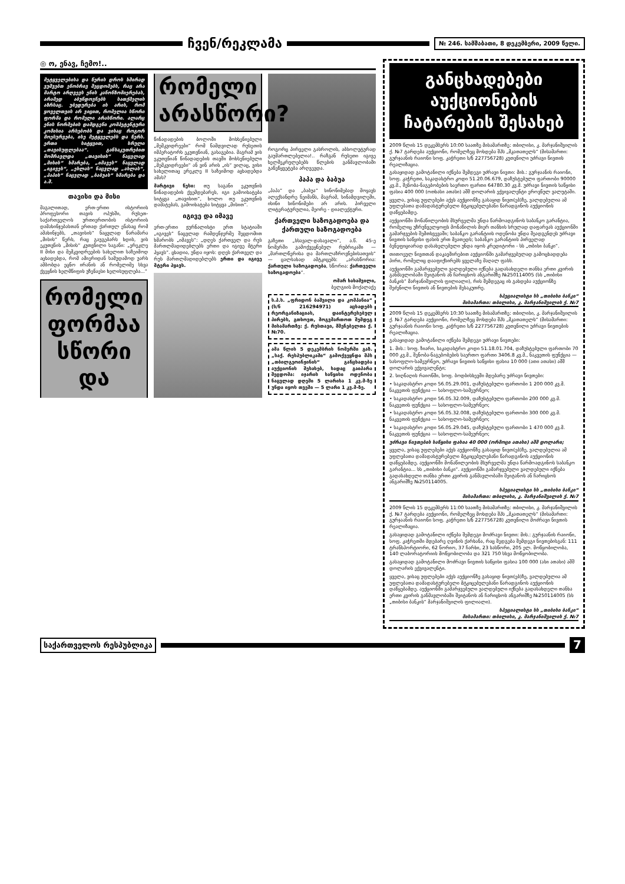ჩვენ/რეკლამა
№ 246. სამშაბათი, 8 დეკემბერი, 2009 წელი.
◎ ო, ენავ, ჩემო!..
მეტყველებისა და წერის დროს ხშირად ვუშვებთ ენობრივ შეცდომებს, რაც არა მარტო არღვევს ენის კანონზომიერებას, არამედ აბუნდოვნებს სათქმელის აზრსაც. უბედურება ის არის, რომ ყოველთვის არ ვიცით, რომელია სწორი ფორმა და რომელი არასწორი. ალარც ენის ნორმების დამდგენი კომპეტენტური კომისია არსებობს და ვისაც როგორ მოესურვება, ისე მეტყველებს და წერს. ერთი სიტყვით, სრული „თავისუფლებაა“. განსაკუთრებით მომრავლდა „თავისის“ ნაცვლად „მისის“ ხმარება, „იმავეს“ ნაცვლად „იგივეს“, „ეხლას“ ნაცვლად „ახლას“, „პაპის“ ნაცვლად „ბაბუას“ ხმარება და ა.შ.
თავისი და მისი
მაგალითად, ერთ-ერთი ისტორიის პროფესორი თავის ოპუსში, რუსეთ-საქართველოს ურთიერთობის ისტორიის დამახინჯებასთან ერთად ქართულ ენასაც რომ ამახინჯებს, „თავისის“ ნაცვლად წარამარა „მისის“ წერს, რაც გაუგებარს ხდის, ვის ეკუთვნის „მისის“ კუთვნილი საგანი: „ერეკლე II მისი და მემკვიდრეების სახელით საზეიმოდ აცხადებდა, რომ ამიერიდან სამუდამოდ უარს ამბობდა ეცნო ირანის ან რომელიმე სხვა ქვეყნის ხელმწიფის უზენაესი ხელისუფლება...“
რომელი ფორმაა სწორი და რომელი არასწორი?
წინადადების ბოლოში მოხსენიებული „მემკვიდრეები“ რომ ნამდვილად რუსეთის იმპერატორს ეკუთვნიან, გასაგებია. მაგრამ ვის ეკუთვნიან წინადადების თავში მოხსენიებული „მემკვიდრეები“ ან ვინ არის „ის“ ვილაც, ვისი სახელითაც ერეკლე II საზეიმოდ აცხადებდა ამას?
მარტივი წესი: თუ საგანი ეკუთვნის წინადადების ქვემდებარეს, იგი გამოიხატება სიტყვა „თავისით“, ხოლო თუ ეკუთვნის დამატებას, გამოიხატება სიტყვა „მისით“.
იგივე და იმავე
ერთ-ერთი ჟურნალისტი ერთ სტატიაში „იგივეს“ ნაცვლად რამდენჯერმე შეცდომით ხმარობს „იმავეს“: „დღეს ქართველ და რუს მართლმადიდებლებს ერთი და იგივე მტერი ჰყავს“. ცხადია, უნდა იყოს: დღეს ქართველ და რუს მართლმადიდებლებს ერთი და იგივე მტერი ჰყავს.
როგორც პირველი გასროლის, აბსოლუტურად გაუმართლებელია!.. რაზგან რუსეთი იგივე ხელშეკრულებებს წლების განმავლობაში გაწეწყვეტება არღვევდა.
პაპა და ბაბუა
„პაპა“ და „ბაბუა“ სინონიმებად მოყავს ალექსანდრე ნეიმანს, მაგრამ, სინამდვილეში, ისინი სინონიმები არ არის. პირველი ლიტერატურულია, მეორე - დიალექტური.
ქართველი საზოგადოება და ქართული საზოგადოება
გაზეთი „სსავალ-დასავალი“, ა.წ. 45-ე ნომერში გამოქვეყნებულ რუბრიკაში — „მართლწერისა და მართლაზროვნებისათვის“ — ცალსახად ამტკიცებს: „არასწორია: ქართული საზოგადოება, სწორია: ქართველი საზოგადოება“.
ომარ ხახაშვილი,
ბელგიის მოქალაქე
ს.პ.ს. „ფრიდონ ბაშვილი და კომპანია“ (ს/ნ 216294971) აცხადებს რეორგანიზაციას, დაინტერესებულ პირებს, გთხოვთ, მოგვმართოთ შემდეგ მისამართზე: ქ. რუსთავი, მშენებელთა ქ. №70.
ამა წლის 5 დეკემბრის ნომერში გაზ. „საქ. რესპუბლიკაში“ გამოქვეყნდა შპს „თბილგეოინჟინის“ განცხადება აუქციონის შესახებ, სადაც გაიპარა შეცდომა: იჯარის საწყისი ოდენობა ნაცვლად დღეში 5 ლარისა 1 კვ.მ-ზე უნდა იყოს თვეში — 5 ლარი 1 კვ.მ-ზე.
განცხადებები აუქციონების ჩატარების შესახებ
2009 წლის 15 დეკემბერს 10:00 საათზე მისამართზე: თბილისი, კ. მარჯანიშვილის ქ. №7 ტარდება აუქციონი, რომელზეც მოხდება შპს „მკათათელს“ (მისამართი: გურჯაანის რაიონი სოფ. კაჭრეთი ს/ნ 227756728) კუთვნილი უძრავი ნივთის რეალიზაცია.
გასაყიდად გამოტანილი იქნება შემდეგი უძრავი ნივთი: მის.: გურჯაანის რაიონი, სოფ. კაჭრეთი, საკადასტრო კოდი 51.20.06.679, დაზუსტებული ფართობი 90000 კვ.მ., შენობა-ნაგებობების საერთო ფართი 64780.30 კვ.მ. უძრავი ნივთის საწყისი ფასია 400 000 (ოთხასი ათასი) აშშ დოლარის ექვივალენტი ეროვნულ ვალუტაში.
ყველა, ვისაც უფლებები აქვს აუქციონზე გასაყიდ ნივთ(ებ)ზე, ვალდებულია ამ უფლებათა დამადასტურებელი მტკიცებულებანი წარადგინოს აუქციონის დაწყებამდე.
აუქციონში მონაწილეობის მსურველმა უნდა წარმოადგინოს საბანკო გარანტია, რომელიც უზრუნველყოფს მონაწილის მიერ თანხის სრულად დაფარვას აუქციონში გამარჯვების შემთხვევაში; საბანკო გარანტიის ოდენობა უნდა შეადგენდეს უძრავი ნივთის საწყისი ფასის ერთ მეათედს; საბანკო გარანტიის პირველად ბენეფიციარად დასახელებული უნდა იყოს კრედიტორი - სს „თბისი ბანკი“.
თითოეულ ნივთთან დაკავშირებით აუქციონში გამარჯვებულად გამოცხადდება პირი, რომელიც დააფიქსირებს ყველაზე მაღალ ფასს.
აუქციონში გამარჯვებული ვალდებული იქნება გადასახდელი თანხა ერთი კვირის განმავლობაში შეიტანოს ან ჩარიცხოს ანგარიშზე №250114005 (სს „თიბისი ბანკის“ მარჯანიშვილის ფილიალი), რის შემდეგაც ის გახდება აუქციონზე შეძენილი ნივთის ან ნივთების მესაკუთრე.
სპეციალისტი სს „თიბისი ბანკი“
მისამართი: თბილისი, კ. მარჯანიშვილის ქ. №7
2009 წლის 15 დეკემბერს 10:30 საათზე მისამართზე: თბილისი, კ. მარჯანიშვილის ქ. №7 ტარდება აუქციონი, რომელზეც მოხდება შპს „მკათათელს“ (მისამართი: გურჯაანის რაიონი სოფ. კაჭრეთი ს/ნ 227756728) კუთვნილი უძრავი ნივთების რეალიზაცია.
გასაყიდად გამოტანილი იქნება შემდეგი უძრავი ნივთები:
1. მის.: სოფ. ზიარი, საკადასტრო კოდი 51.18.01.704, დაზუსტებული ფართობი 70 000 კვ.მ., შენობა-ნაგებობების საერთო ფართი 3406.8 კვ.მ., ნაკვეთის ფუნქცია — სასოფლო-სამეურნეო, უძრავი ნივთის საწყისი ფასია 10 000 (ათი ათასი) აშშ დოლარის ექვივალენტი;
2. სიღნაღის რაიონში, სოფ. ბოდბისხევში მდებარე უძრავი ნივთები:
• საკადასტრო კოდი 56.05.29.001, დაზუსტებული ფართობი 1 200 000 კვ.მ. ნაკვეთის ფუნქცია — სასოფლო-სამეურნეო;
• საკადასტრო კოდი 56.05.32.009, დაზუსტებული ფართობი 200 000 კვ.მ. ნაკვეთის ფუნქცია — სასოფლო-სამეურნეო;
• საკადასტრო კოდი 56.05.32.008, დაზუსტებული ფართობი 300 000 კვ.მ. ნაკვეთის ფუნქცია — სასოფლო-სამეურნეო;
• საკადასტრო კოდი 56.05.29.045, დაზუსტებული ფართობი 1 470 000 კვ.მ. ნაკვეთის ფუნქცია — სასოფლო-სამეურნეო;
უძრავი ნივთების საწყისი ფასია 40 000 (ორმოცი ათასი) აშშ დოლარი;
ყველა, ვისაც უფლებები აქვს აუქციონზე გასაყიდ ნივთ(ებ)ზე, ვალდებულია ამ უფლებათა დამადასტურებელი მტკიცებულებანი წარადგინოს აუქციონის დაწყებამდე. აუქციონში მონაწილეობის მსურველმა უნდა წარმოადგინოს საბანკო გარანტია... სს „თიბისი ბანკი“. აუქციონში გამარჯვებული ვალდებული იქნება გადასახდელი თანხა ერთი კვირის განმავლობაში შეიტანოს ან ჩარიცხოს ანგარიშზე №250114005.
სპეციალისტი სს „თიბისი ბანკი“
მისამართი: თბილისი, კ. მარჯანიშვილის ქ. №7
2009 წლის 15 დეკემბერს 11:00 საათზე მისამართზე: თბილისი, კ. მარჯანიშვილის ქ. №7 ტარდება აუქციონი, რომელზეც მოხდება შპს „მკათათელს“ (მისამართი: გურჯაანის რაიონი სოფ. კაჭრეთი ს/ნ 227756728) კუთვნილი მოძრავი ნივთის რეალიზაცია.
გასაყიდად გამოტანილი იქნება შემდეგი მოძრავი ნივთი: მის.: გურჯაანის რაიონი, სოფ. კაჭრეთში მდებარე ღვინის ქარხანა, რაც შედგება შემდეგი ნივთებისგან: 111 ტრანსპორტიორი, 62 ნორიო, 37 ჩარხი, 23 სასწორი, 205 ელ. მოწყობილობა, 140 ლაბორატორიის მოწყობილობა და 321 750 სხვა მოწყობილობა.
გასაყიდად გამოტანილი მოძრავი ნივთის საწყისი ფასია 100 000 (ასი ათასი) აშშ დოლარის ექვივალენტი.
ყველა, ვისაც უფლებები აქვს აუქციონზე გასაყიდ ნივთ(ებ)ზე, ვალდებულია ამ უფლებათა დამადასტურებელი მტკიცებულებანი წარადგინოს აუქციონის დაწყებამდე. აუქციონში გამარჯვებული ვალდებული იქნება გადასახდელი თანხა ერთი კვირის განმავლობაში შეიტანოს ან ჩარიცხოს ანგარიშზე №250114005 (სს „თიბისი ბანკის“ მარჯანიშვილის ფილიალი).
სპეციალისტი სს „თიბისი ბანკი“
მისამართი: თბილისი, კ. მარჯანიშვილის ქ. №7
საქართველოს რესპუბლიკა
7